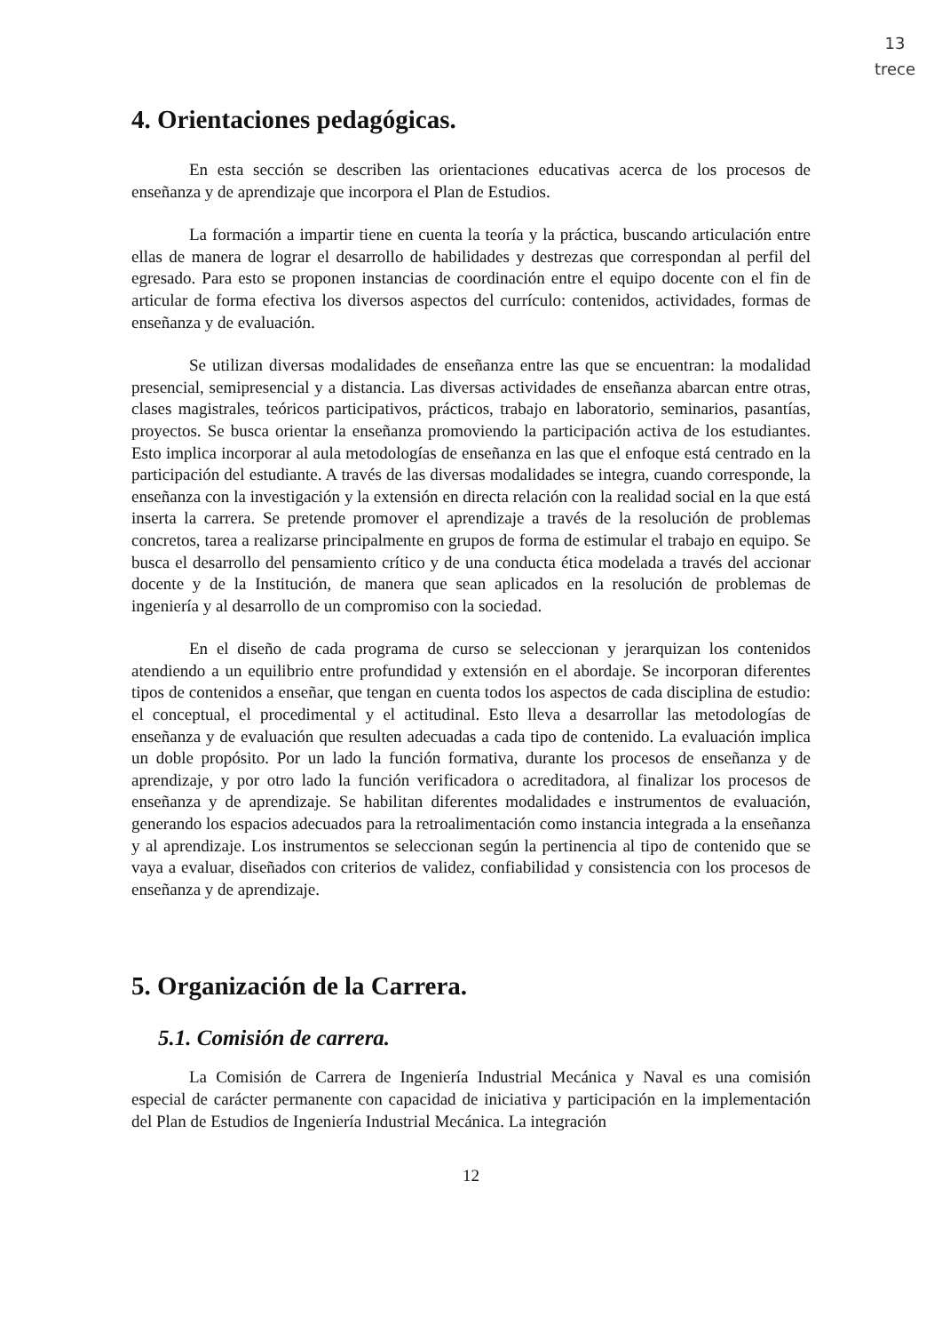13
trece
4. Orientaciones pedagógicas.
En esta sección se describen las orientaciones educativas acerca de los procesos de enseñanza y de aprendizaje que incorpora el Plan de Estudios.
La formación a impartir tiene en cuenta la teoría y la práctica, buscando articulación entre ellas de manera de lograr el desarrollo de habilidades y destrezas que correspondan al perfil del egresado. Para esto se proponen instancias de coordinación entre el equipo docente con el fin de articular de forma efectiva los diversos aspectos del currículo: contenidos, actividades, formas de enseñanza y de evaluación.
Se utilizan diversas modalidades de enseñanza entre las que se encuentran: la modalidad presencial, semipresencial y a distancia. Las diversas actividades de enseñanza abarcan entre otras, clases magistrales, teóricos participativos, prácticos, trabajo en laboratorio, seminarios, pasantías, proyectos. Se busca orientar la enseñanza promoviendo la participación activa de los estudiantes. Esto implica incorporar al aula metodologías de enseñanza en las que el enfoque está centrado en la participación del estudiante. A través de las diversas modalidades se integra, cuando corresponde, la enseñanza con la investigación y la extensión en directa relación con la realidad social en la que está inserta la carrera. Se pretende promover el aprendizaje a través de la resolución de problemas concretos, tarea a realizarse principalmente en grupos de forma de estimular el trabajo en equipo. Se busca el desarrollo del pensamiento crítico y de una conducta ética modelada a través del accionar docente y de la Institución, de manera que sean aplicados en la resolución de problemas de ingeniería y al desarrollo de un compromiso con la sociedad.
En el diseño de cada programa de curso se seleccionan y jerarquizan los contenidos atendiendo a un equilibrio entre profundidad y extensión en el abordaje. Se incorporan diferentes tipos de contenidos a enseñar, que tengan en cuenta todos los aspectos de cada disciplina de estudio: el conceptual, el procedimental y el actitudinal. Esto lleva a desarrollar las metodologías de enseñanza y de evaluación que resulten adecuadas a cada tipo de contenido. La evaluación implica un doble propósito. Por un lado la función formativa, durante los procesos de enseñanza y de aprendizaje, y por otro lado la función verificadora o acreditadora, al finalizar los procesos de enseñanza y de aprendizaje. Se habilitan diferentes modalidades e instrumentos de evaluación, generando los espacios adecuados para la retroalimentación como instancia integrada a la enseñanza y al aprendizaje. Los instrumentos se seleccionan según la pertinencia al tipo de contenido que se vaya a evaluar, diseñados con criterios de validez, confiabilidad y consistencia con los procesos de enseñanza y de aprendizaje.
5. Organización de la Carrera.
5.1. Comisión de carrera.
La Comisión de Carrera de Ingeniería Industrial Mecánica y Naval es una comisión especial de carácter permanente con capacidad de iniciativa y participación en la implementación del Plan de Estudios de Ingeniería Industrial Mecánica. La integración
12